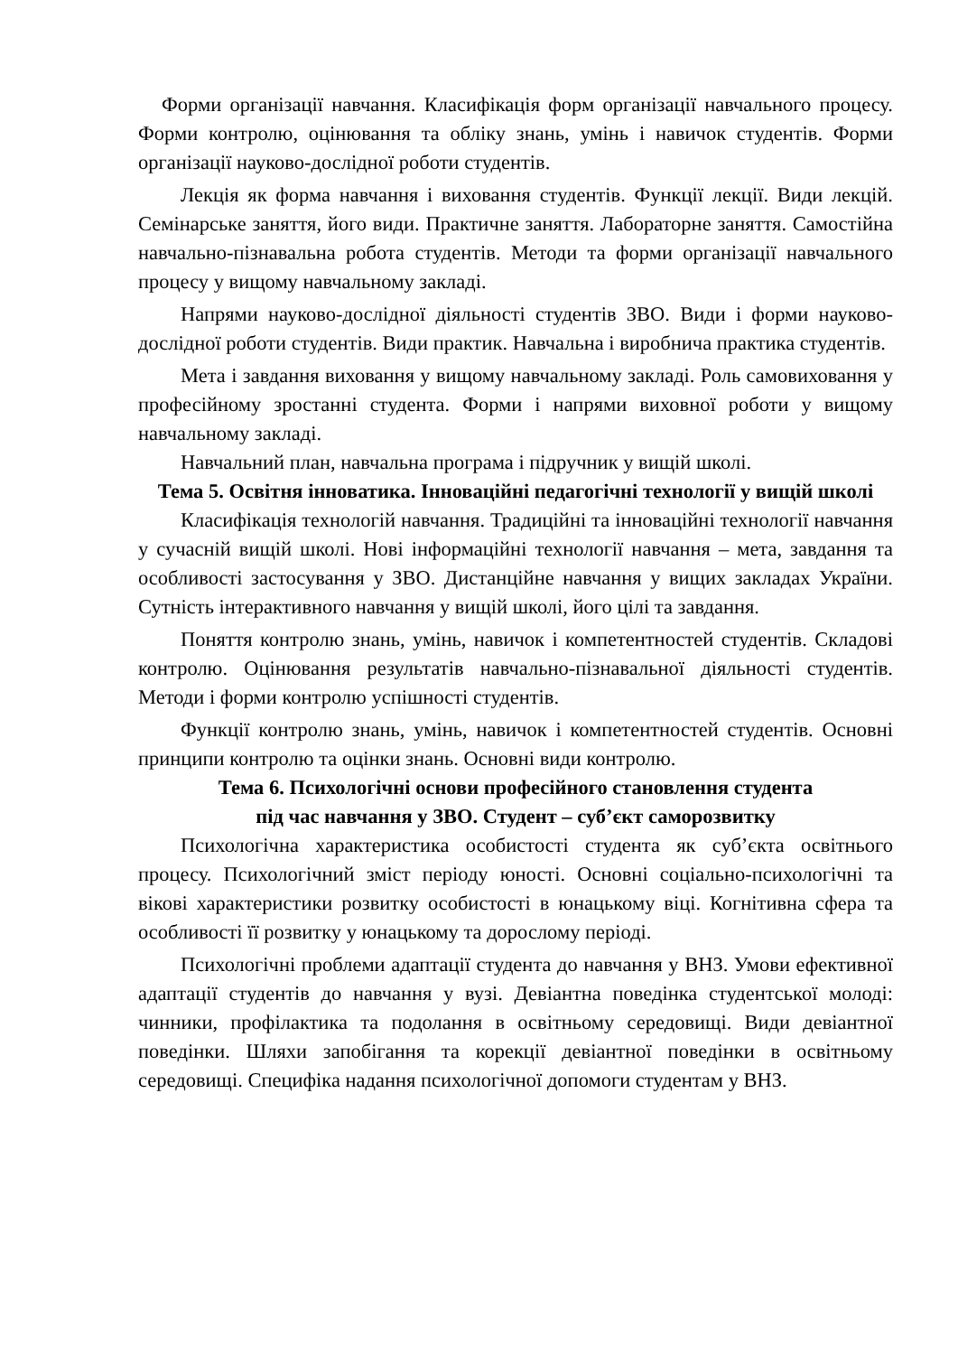Форми організації навчання. Класифікація форм організації навчального процесу. Форми контролю, оцінювання та обліку знань, умінь і навичок студентів. Форми організації науково-дослідної роботи студентів.
Лекція як форма навчання і виховання студентів. Функції лекції. Види лекцій. Семінарське заняття, його види. Практичне заняття. Лабораторне заняття. Самостійна навчально-пізнавальна робота студентів. Методи та форми організації навчального процесу у вищому навчальному закладі.
Напрями науково-дослідної діяльності студентів ЗВО. Види і форми науково-дослідної роботи студентів. Види практик. Навчальна і виробнича практика студентів.
Мета і завдання виховання у вищому навчальному закладі. Роль самовиховання у професійному зростанні студента. Форми і напрями виховної роботи у вищому навчальному закладі.
Навчальний план, навчальна програма і підручник у вищій школі.
Тема 5. Освітня інноватика. Інноваційні педагогічні технології у вищій школі
Класифікація технологій навчання. Традиційні та інноваційні технології навчання у сучасній вищій школі. Нові інформаційні технології навчання – мета, завдання та особливості застосування у ЗВО. Дистанційне навчання у вищих закладах України. Сутність інтерактивного навчання у вищій школі, його цілі та завдання.
Поняття контролю знань, умінь, навичок і компетентностей студентів. Складові контролю. Оцінювання результатів навчально-пізнавальної діяльності студентів. Методи і форми контролю успішності студентів.
Функції контролю знань, умінь, навичок і компетентностей студентів. Основні принципи контролю та оцінки знань. Основні види контролю.
Тема 6. Психологічні основи професійного становлення студента
під час навчання у ЗВО. Студент – суб’єкт саморозвитку
Психологічна характеристика особистості студента як суб’єкта освітнього процесу. Психологічний зміст періоду юності. Основні соціально-психологічні та вікові характеристики розвитку особистості в юнацькому віці. Когнітивна сфера та особливості її розвитку у юнацькому та дорослому періоді.
Психологічні проблеми адаптації студента до навчання у ВНЗ. Умови ефективної адаптації студентів до навчання у вузі. Девіантна поведінка студентської молоді: чинники, профілактика та подолання в освітньому середовищі. Види девіантної поведінки. Шляхи запобігання та корекції девіантної поведінки в освітньому середовищі. Специфіка надання психологічної допомоги студентам у ВНЗ.